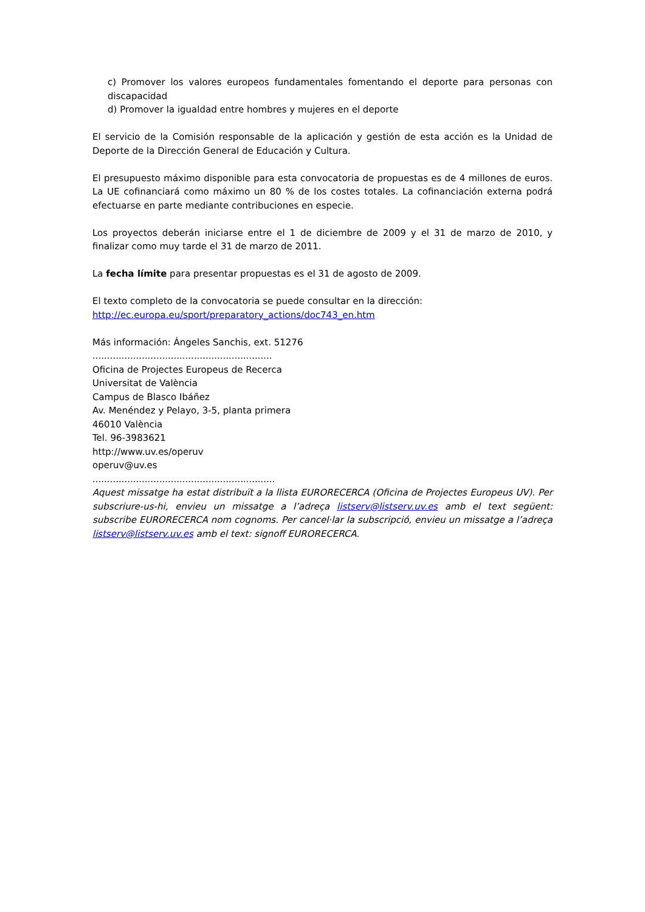c) Promover los valores europeos fundamentales fomentando el deporte para personas con discapacidad
d) Promover la igualdad entre hombres y mujeres en el deporte
El servicio de la Comisión responsable de la aplicación y gestión de esta acción es la Unidad de Deporte de la Dirección General de Educación y Cultura.
El presupuesto máximo disponible para esta convocatoria de propuestas es de 4 millones de euros. La UE cofinanciará como máximo un 80 % de los costes totales. La cofinanciación externa podrá efectuarse en parte mediante contribuciones en especie.
Los proyectos deberán iniciarse entre el 1 de diciembre de 2009 y el 31 de marzo de 2010, y finalizar como muy tarde el 31 de marzo de 2011.
La fecha límite para presentar propuestas es el 31 de agosto de 2009.
El texto completo de la convocatoria se puede consultar en la dirección:
http://ec.europa.eu/sport/preparatory_actions/doc743_en.htm
Más información: Ángeles Sanchis, ext. 51276
..............................................................
Oficina de Projectes Europeus de Recerca
Universitat de València
Campus de Blasco Ibáñez
Av. Menéndez y Pelayo, 3-5, planta primera
46010 València
Tel. 96-3983621
http://www.uv.es/operuv
operuv@uv.es
...............................................................
Aquest missatge ha estat distribuït a la llista EURORECERCA (Oficina de Projectes Europeus UV). Per subscriure-us-hi, envieu un missatge a l’adreça listserv@listserv.uv.es amb el text següent: subscribe EURORECERCA nom cognoms. Per cancel·lar la subscripció, envieu un missatge a l’adreça listserv@listserv.uv.es amb el text: signoff EURORECERCA.